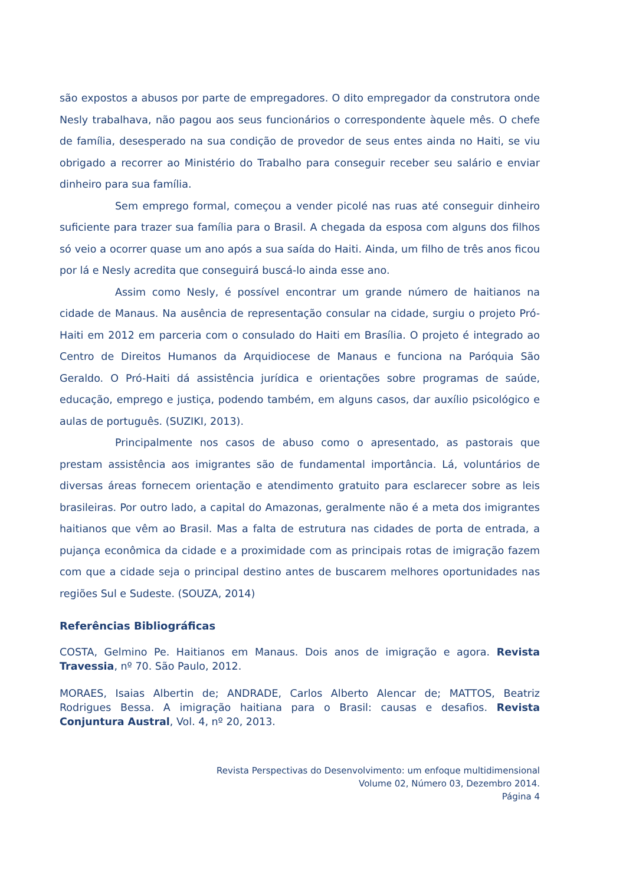são expostos a abusos por parte de empregadores. O dito empregador da construtora onde Nesly trabalhava, não pagou aos seus funcionários o correspondente àquele mês. O chefe de família, desesperado na sua condição de provedor de seus entes ainda no Haiti, se viu obrigado a recorrer ao Ministério do Trabalho para conseguir receber seu salário e enviar dinheiro para sua família.
Sem emprego formal, começou a vender picolé nas ruas até conseguir dinheiro suficiente para trazer sua família para o Brasil. A chegada da esposa com alguns dos filhos só veio a ocorrer quase um ano após a sua saída do Haiti. Ainda, um filho de três anos ficou por lá e Nesly acredita que conseguirá buscá-lo ainda esse ano.
Assim como Nesly, é possível encontrar um grande número de haitianos na cidade de Manaus. Na ausência de representação consular na cidade, surgiu o projeto Pró-Haiti em 2012 em parceria com o consulado do Haiti em Brasília. O projeto é integrado ao Centro de Direitos Humanos da Arquidiocese de Manaus e funciona na Paróquia São Geraldo. O Pró-Haiti dá assistência jurídica e orientações sobre programas de saúde, educação, emprego e justiça, podendo também, em alguns casos, dar auxílio psicológico e aulas de português. (SUZIKI, 2013).
Principalmente nos casos de abuso como o apresentado, as pastorais que prestam assistência aos imigrantes são de fundamental importância. Lá, voluntários de diversas áreas fornecem orientação e atendimento gratuito para esclarecer sobre as leis brasileiras. Por outro lado, a capital do Amazonas, geralmente não é a meta dos imigrantes haitianos que vêm ao Brasil. Mas a falta de estrutura nas cidades de porta de entrada, a pujança econômica da cidade e a proximidade com as principais rotas de imigração fazem com que a cidade seja o principal destino antes de buscarem melhores oportunidades nas regiões Sul e Sudeste. (SOUZA, 2014)
Referências Bibliográficas
COSTA, Gelmino Pe. Haitianos em Manaus. Dois anos de imigração e agora. Revista Travessia, nº 70. São Paulo, 2012.
MORAES, Isaias Albertin de; ANDRADE, Carlos Alberto Alencar de; MATTOS, Beatriz Rodrigues Bessa. A imigração haitiana para o Brasil: causas e desafios. Revista Conjuntura Austral, Vol. 4, nº 20, 2013.
Revista Perspectivas do Desenvolvimento: um enfoque multidimensional
Volume 02, Número 03, Dezembro 2014.
Página 4